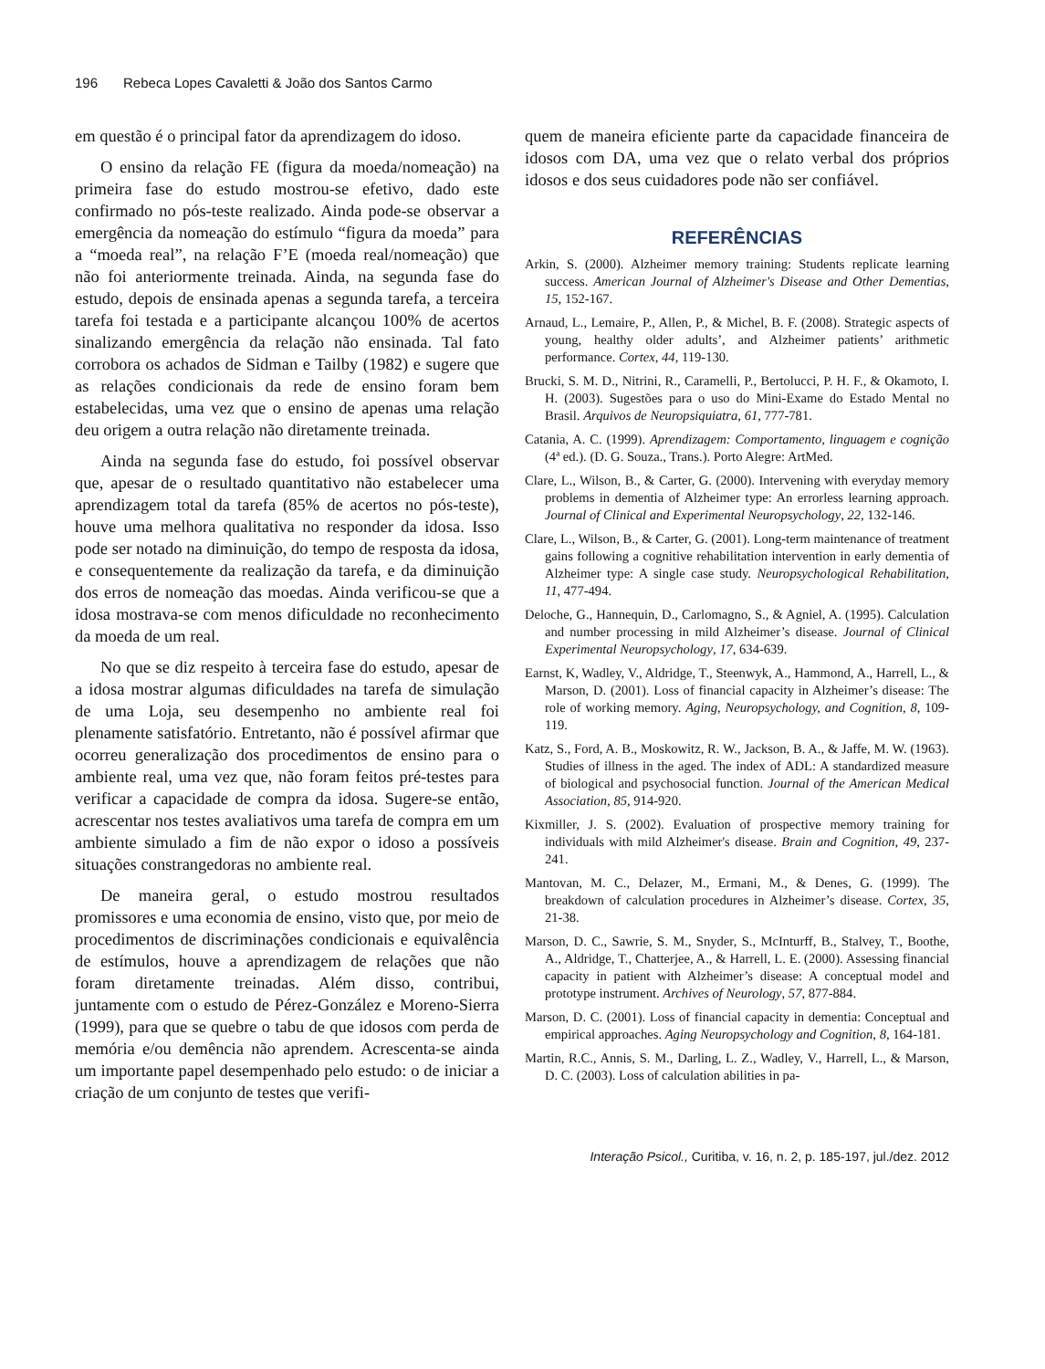196 Rebeca Lopes Cavaletti & João dos Santos Carmo
em questão é o principal fator da aprendizagem do idoso.
O ensino da relação FE (figura da moeda/nomeação) na primeira fase do estudo mostrou-se efetivo, dado este confirmado no pós-teste realizado. Ainda pode-se observar a emergência da nomeação do estímulo “figura da moeda” para a “moeda real”, na relação F’E (moeda real/nomeação) que não foi anteriormente treinada. Ainda, na segunda fase do estudo, depois de ensinada apenas a segunda tarefa, a terceira tarefa foi testada e a participante alcançou 100% de acertos sinalizando emergência da relação não ensinada. Tal fato corrobora os achados de Sidman e Tailby (1982) e sugere que as relações condicionais da rede de ensino foram bem estabelecidas, uma vez que o ensino de apenas uma relação deu origem a outra relação não diretamente treinada.
Ainda na segunda fase do estudo, foi possível observar que, apesar de o resultado quantitativo não estabelecer uma aprendizagem total da tarefa (85% de acertos no pós-teste), houve uma melhora qualitativa no responder da idosa. Isso pode ser notado na diminuição, do tempo de resposta da idosa, e consequentemente da realização da tarefa, e da diminuição dos erros de nomeação das moedas. Ainda verificou-se que a idosa mostrava-se com menos dificuldade no reconhecimento da moeda de um real.
No que se diz respeito à terceira fase do estudo, apesar de a idosa mostrar algumas dificuldades na tarefa de simulação de uma Loja, seu desempenho no ambiente real foi plenamente satisfatório. Entretanto, não é possível afirmar que ocorreu generalização dos procedimentos de ensino para o ambiente real, uma vez que, não foram feitos pré-testes para verificar a capacidade de compra da idosa. Sugere-se então, acrescentar nos testes avaliativos uma tarefa de compra em um ambiente simulado a fim de não expor o idoso a possíveis situações constrangedoras no ambiente real.
De maneira geral, o estudo mostrou resultados promissores e uma economia de ensino, visto que, por meio de procedimentos de discriminações condicionais e equivalência de estímulos, houve a aprendizagem de relações que não foram diretamente treinadas. Além disso, contribui, juntamente com o estudo de Pérez-González e Moreno-Sierra (1999), para que se quebre o tabu de que idosos com perda de memória e/ou demência não aprendem. Acrescenta-se ainda um importante papel desempenhado pelo estudo: o de iniciar a criação de um conjunto de testes que verifi-
quem de maneira eficiente parte da capacidade financeira de idosos com DA, uma vez que o relato verbal dos próprios idosos e dos seus cuidadores pode não ser confiável.
REFERÊNCIAS
Arkin, S. (2000). Alzheimer memory training: Students replicate learning success. American Journal of Alzheimer's Disease and Other Dementias, 15, 152-167.
Arnaud, L., Lemaire, P., Allen, P., & Michel, B. F. (2008). Strategic aspects of young, healthy older adults’, and Alzheimer patients’ arithmetic performance. Cortex, 44, 119-130.
Brucki, S. M. D., Nitrini, R., Caramelli, P., Bertolucci, P. H. F., & Okamoto, I. H. (2003). Sugestões para o uso do Mini-Exame do Estado Mental no Brasil. Arquivos de Neuropsiquiatra, 61, 777-781.
Catania, A. C. (1999). Aprendizagem: Comportamento, linguagem e cognição (4ª ed.). (D. G. Souza., Trans.). Porto Alegre: ArtMed.
Clare, L., Wilson, B., & Carter, G. (2000). Intervening with everyday memory problems in dementia of Alzheimer type: An errorless learning approach. Journal of Clinical and Experimental Neuropsychology, 22, 132-146.
Clare, L., Wilson, B., & Carter, G. (2001). Long-term maintenance of treatment gains following a cognitive rehabilitation intervention in early dementia of Alzheimer type: A single case study. Neuropsychological Rehabilitation, 11, 477-494.
Deloche, G., Hannequin, D., Carlomagno, S., & Agniel, A. (1995). Calculation and number processing in mild Alzheimer’s disease. Journal of Clinical Experimental Neuropsychology, 17, 634-639.
Earnst, K, Wadley, V., Aldridge, T., Steenwyk, A., Hammond, A., Harrell, L., & Marson, D. (2001). Loss of financial capacity in Alzheimer’s disease: The role of working memory. Aging, Neuropsychology, and Cognition, 8, 109-119.
Katz, S., Ford, A. B., Moskowitz, R. W., Jackson, B. A., & Jaffe, M. W. (1963). Studies of illness in the aged. The index of ADL: A standardized measure of biological and psychosocial function. Journal of the American Medical Association, 85, 914-920.
Kixmiller, J. S. (2002). Evaluation of prospective memory training for individuals with mild Alzheimer's disease. Brain and Cognition, 49, 237-241.
Mantovan, M. C., Delazer, M., Ermani, M., & Denes, G. (1999). The breakdown of calculation procedures in Alzheimer’s disease. Cortex, 35, 21-38.
Marson, D. C., Sawrie, S. M., Snyder, S., McInturff, B., Stalvey, T., Boothe, A., Aldridge, T., Chatterjee, A., & Harrell, L. E. (2000). Assessing financial capacity in patient with Alzheimer’s disease: A conceptual model and prototype instrument. Archives of Neurology, 57, 877-884.
Marson, D. C. (2001). Loss of financial capacity in dementia: Conceptual and empirical approaches. Aging Neuropsychology and Cognition, 8, 164-181.
Martin, R.C., Annis, S. M., Darling, L. Z., Wadley, V., Harrell, L., & Marson, D. C. (2003). Loss of calculation abilities in pa-
Interação Psicol., Curitiba, v. 16, n. 2, p. 185-197, jul./dez. 2012